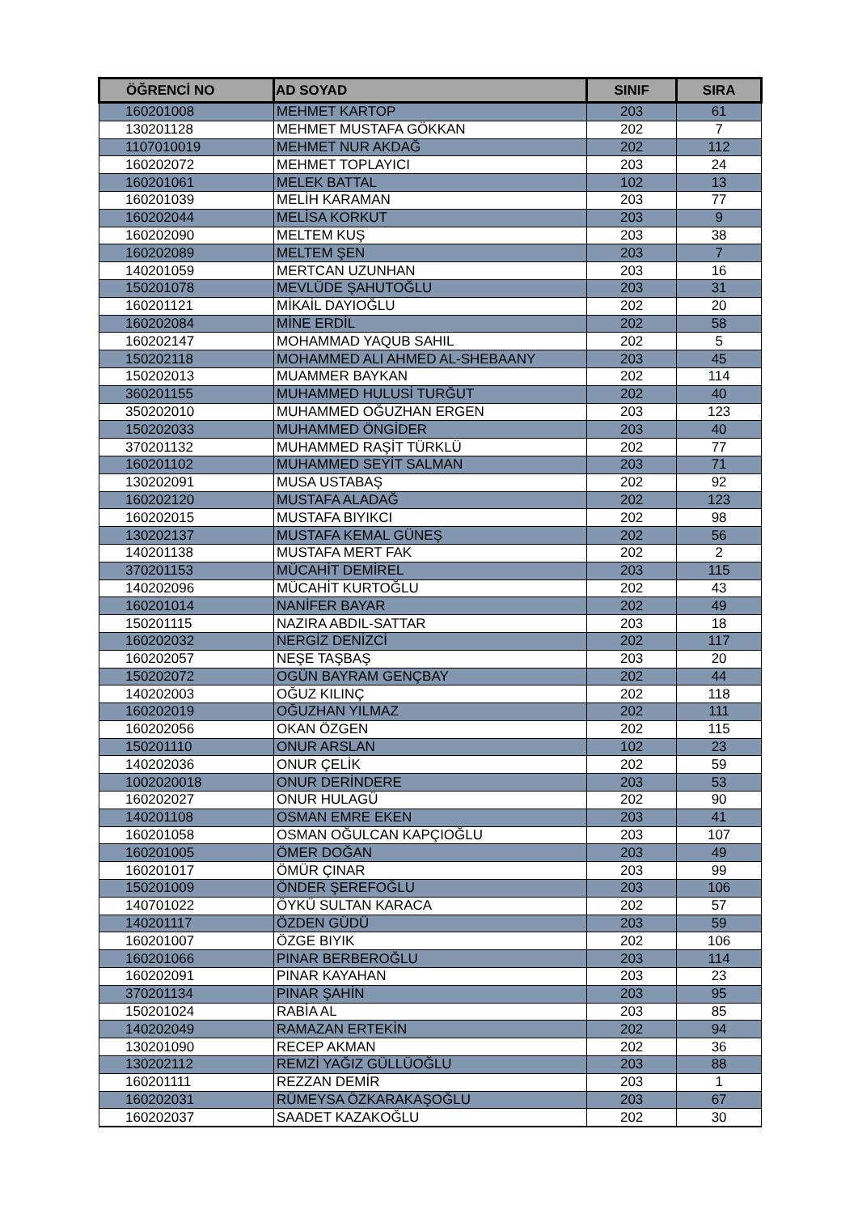| ÖĞRENCİ NO | AD SOYAD | SINIF | SIRA |
| --- | --- | --- | --- |
| 160201008 | MEHMET KARTOP | 203 | 61 |
| 130201128 | MEHMET MUSTAFA GÖKKAN | 202 | 7 |
| 1107010019 | MEHMET NUR AKDAĞ | 202 | 112 |
| 160202072 | MEHMET TOPLAYICI | 203 | 24 |
| 160201061 | MELEK BATTAL | 102 | 13 |
| 160201039 | MELİH KARAMAN | 203 | 77 |
| 160202044 | MELİSA KORKUT | 203 | 9 |
| 160202090 | MELTEM KUŞ | 203 | 38 |
| 160202089 | MELTEM ŞEN | 203 | 7 |
| 140201059 | MERTCAN UZUNHAN | 203 | 16 |
| 150201078 | MEVLÜDE ŞAHUTOĞLU | 203 | 31 |
| 160201121 | MİKAİL DAYIOĞLU | 202 | 20 |
| 160202084 | MİNE ERDİL | 202 | 58 |
| 160202147 | MOHAMMAD YAQUB SAHIL | 202 | 5 |
| 150202118 | MOHAMMED ALI AHMED AL-SHEBAANY | 203 | 45 |
| 150202013 | MUAMMER BAYKAN | 202 | 114 |
| 360201155 | MUHAMMED HULUSİ TURĞUT | 202 | 40 |
| 350202010 | MUHAMMED OĞUZHAN ERGEN | 203 | 123 |
| 150202033 | MUHAMMED ÖNGİDER | 203 | 40 |
| 370201132 | MUHAMMED RAŞİT TÜRKLÜ | 202 | 77 |
| 160201102 | MUHAMMED SEYİT SALMAN | 203 | 71 |
| 130202091 | MUSA USTABAŞ | 202 | 92 |
| 160202120 | MUSTAFA ALADAĞ | 202 | 123 |
| 160202015 | MUSTAFA BIYIKCI | 202 | 98 |
| 130202137 | MUSTAFA KEMAL GÜNEŞ | 202 | 56 |
| 140201138 | MUSTAFA MERT FAK | 202 | 2 |
| 370201153 | MÜCAHİT DEMİREL | 203 | 115 |
| 140202096 | MÜCAHİT KURTOĞLU | 202 | 43 |
| 160201014 | NANİFER BAYAR | 202 | 49 |
| 150201115 | NAZIRA ABDIL-SATTAR | 203 | 18 |
| 160202032 | NERGİZ DENİZCİ | 202 | 117 |
| 160202057 | NEŞE TAŞBAŞ | 203 | 20 |
| 150202072 | OGÜN BAYRAM GENÇBAY | 202 | 44 |
| 140202003 | OĞUZ KILINÇ | 202 | 118 |
| 160202019 | OĞUZHAN YILMAZ | 202 | 111 |
| 160202056 | OKAN ÖZGEN | 202 | 115 |
| 150201110 | ONUR ARSLAN | 102 | 23 |
| 140202036 | ONUR ÇELİK | 202 | 59 |
| 1002020018 | ONUR DERİNDERE | 203 | 53 |
| 160202027 | ONUR HULAGÜ | 202 | 90 |
| 140201108 | OSMAN EMRE EKEN | 203 | 41 |
| 160201058 | OSMAN OĞULCAN KAPÇIOĞLU | 203 | 107 |
| 160201005 | ÖMER DOĞAN | 203 | 49 |
| 160201017 | ÖMÜR ÇINAR | 203 | 99 |
| 150201009 | ÖNDER ŞEREFOĞLU | 203 | 106 |
| 140701022 | ÖYKÜ SULTAN KARACA | 202 | 57 |
| 140201117 | ÖZDEN GÜDÜ | 203 | 59 |
| 160201007 | ÖZGE BIYIK | 202 | 106 |
| 160201066 | PINAR BERBEROĞLU | 203 | 114 |
| 160202091 | PINAR KAYAHAN | 203 | 23 |
| 370201134 | PINAR ŞAHİN | 203 | 95 |
| 150201024 | RABİA AL | 203 | 85 |
| 140202049 | RAMAZAN ERTEKİN | 202 | 94 |
| 130201090 | RECEP AKMAN | 202 | 36 |
| 130202112 | REMZİ YAĞIZ GÜLLÜOĞLU | 203 | 88 |
| 160201111 | REZZAN DEMİR | 203 | 1 |
| 160202031 | RÜMEYSA ÖZKARAKAŞOĞLU | 203 | 67 |
| 160202037 | SAADET KAZAKOĞLU | 202 | 30 |